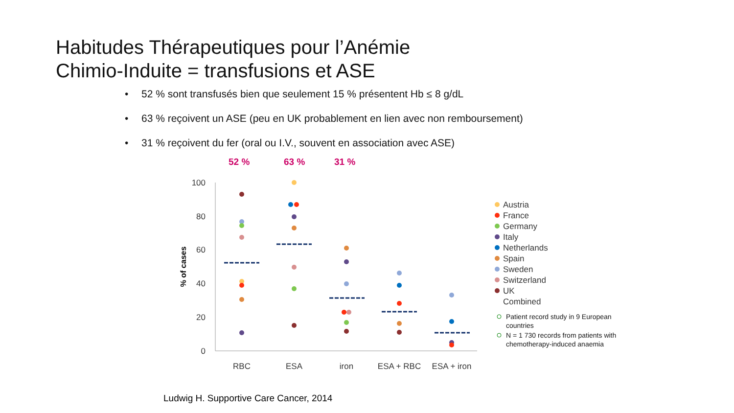Habitudes Thérapeutiques pour l’Anémie
Chimio-Induite = transfusions et ASE
• 52 % sont transfusés bien que seulement 15 % présentent Hb ≤ 8 g/dL
• 63 % reçoivent un ASE (peu en UK probablement en lien avec non remboursement)
• 31 % reçoivent du fer (oral ou I.V., souvent en association avec ASE)
52 % 63 % 31 %
100
80
60
40
20
0
% of cases
RBC
ESA
iron
ESA + RBC
ESA + iron
Austria
France
Germany
Italy
Netherlands
Spain
Sweden
Switzerland
UK
Combined
Patient record study in 9 European
countries
N = 1 730 records from patients with
chemotherapy-induced anaemia
Ludwig H. Supportive Care Cancer, 2014